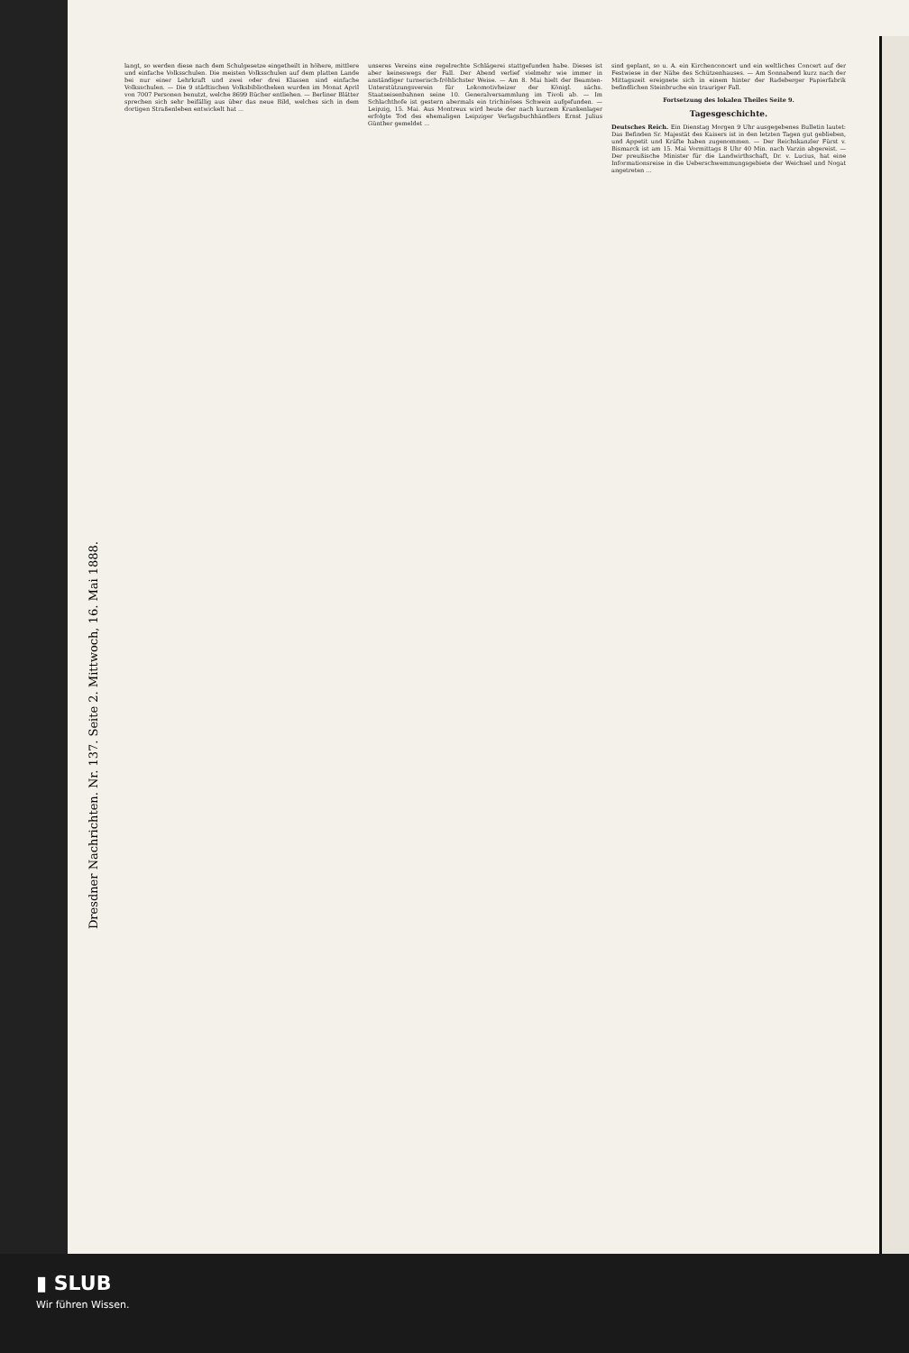Dresdner Nachrichten. Nr. 137. Seite 2. Mittwoch, 16. Mai 1888.
langt, so werden diese nach dem Schulgesetze eingetheilt in höhere, mittlere und einfache Volksschulen. Die meisten Volksschulen auf dem platten Lande bei nur einer Lehrkraft und zwei oder drei Klassen sind einfache Volksschulen. — Die 9 städtischen Volksbibliotheken wurden im Monat April von 7007 Personen benutzt, welche 8699 Bücher entliehen. — Berliner Blätter sprechen sich sehr beifällig aus über das neue Bild, welches sich in dem dortigen Straßenleben entwickelt hat ...
unseres Vereins eine regelrechte Schlägerei stattgefunden habe. Dieses ist aber keineswegs der Fall. Der Abend verlief vielmehr wie immer in anständiger turnerisch-fröhlichster Weise. — Am 8. Mai hielt der Beamten-Unterstützungsverein für Lokomotivheizer der Königl. sächs. Staatseisenbahnen seine 10. Generalversammlung im Tivoli ab. — Im Schlachthofe ist gestern abermals ein trichinöses Schwein aufgefunden. — Leipzig, 15. Mai. Aus Montreux wird heute der nach kurzem Krankenlager erfolgte Tod des ehemaligen Leipziger Verlagsbuchhändlers Ernst Julius Günther gemeldet ...
sind geplant, so u. A. ein Kirchenconcert und ein weltliches Concert auf der Festwiese in der Nähe des Schützenhauses. — Am Sonnabend kurz nach der Mittagszeit ereignete sich in einem hinter der Radeberger Papierfabrik befindlichen Steinbruche ein trauriger Fall.
Fortsetzung des lokalen Theiles Seite 9.
Tagesgeschichte.
Deutsches Reich. Ein Dienstag Morgen 9 Uhr ausgegebenes Bulletin lautet: Das Befinden Sr. Majestät des Kaisers ist in den letzten Tagen gut geblieben, und Appetit und Kräfte haben zugenommen. — Der Reichskanzler Fürst v. Bismarck ist am 15. Mai Vormittags 8 Uhr 40 Min. nach Varzin abgereist. — Der preußische Minister für die Landwirthschaft, Dr. v. Lucius, hat eine Informationsreise in die Ueberschwemmungsgebiete der Weichsel und Nogat angetreten ...
▮ SLUB
Wir führen Wissen.